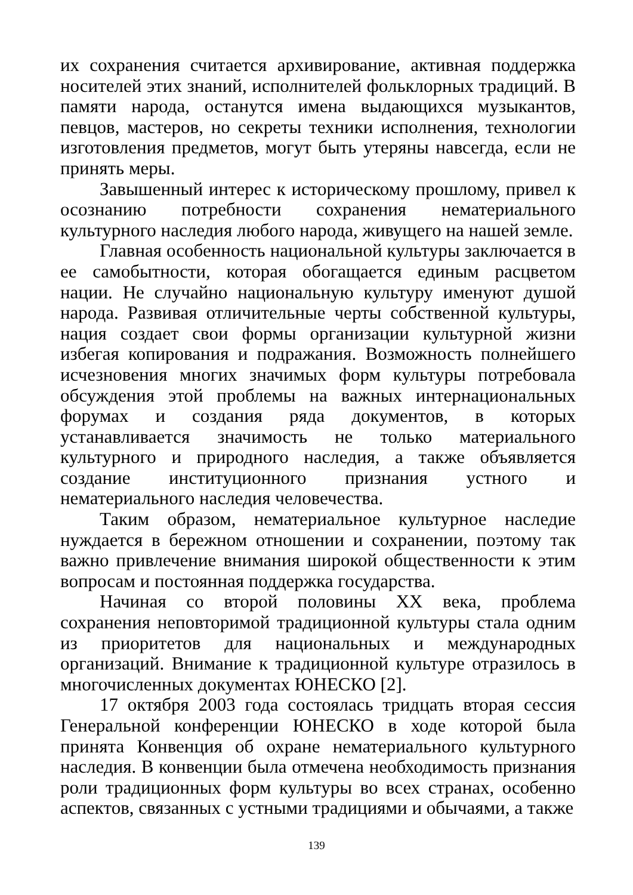их сохранения считается архивирование, активная поддержка носителей этих знаний, исполнителей фольклорных традиций. В памяти народа, останутся имена выдающихся музыкантов, певцов, мастеров, но секреты техники исполнения, технологии изготовления предметов, могут быть утеряны навсегда, если не принять меры.
Завышенный интерес к историческому прошлому, привел к осознанию потребности сохранения нематериального культурного наследия любого народа, живущего на нашей земле.
Главная особенность национальной культуры заключается в ее самобытности, которая обогащается единым расцветом нации. Не случайно национальную культуру именуют душой народа. Развивая отличительные черты собственной культуры, нация создает свои формы организации культурной жизни избегая копирования и подражания. Возможность полнейшего исчезновения многих значимых форм культуры потребовала обсуждения этой проблемы на важных интернациональных форумах и создания ряда документов, в которых устанавливается значимость не только материального культурного и природного наследия, а также объявляется создание институционного признания устного и нематериального наследия человечества.
Таким образом, нематериальное культурное наследие нуждается в бережном отношении и сохранении, поэтому так важно привлечение внимания широкой общественности к этим вопросам и постоянная поддержка государства.
Начиная со второй половины XX века, проблема сохранения неповторимой традиционной культуры стала одним из приоритетов для национальных и международных организаций. Внимание к традиционной культуре отразилось в многочисленных документах ЮНЕСКО [2].
17 октября 2003 года состоялась тридцать вторая сессия Генеральной конференции ЮНЕСКО в ходе которой была принята Конвенция об охране нематериального культурного наследия. В конвенции была отмечена необходимость признания роли традиционных форм культуры во всех странах, особенно аспектов, связанных с устными традициями и обычаями, а также
139